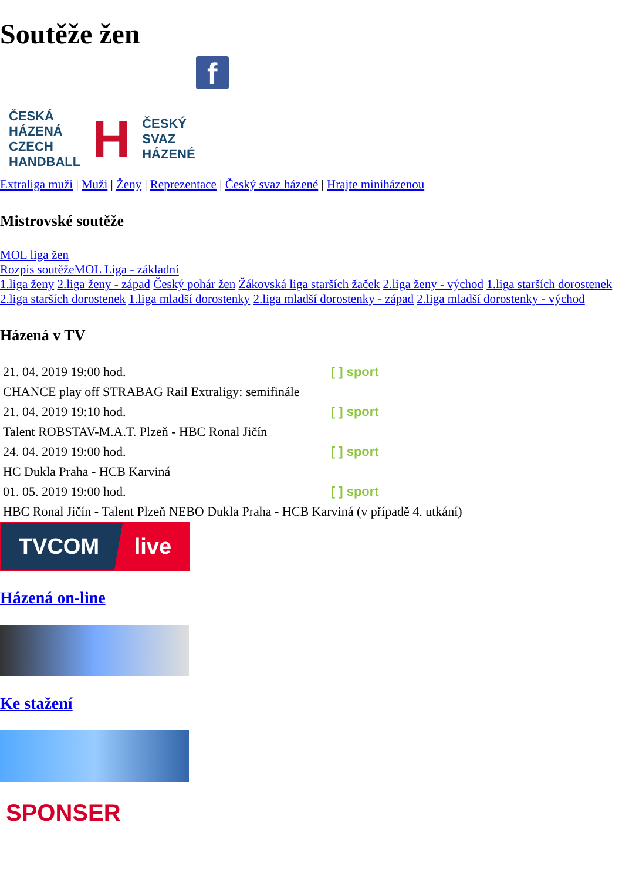Soutěže žen
f
ČESKÁ HÁZENÁ
CZECH HANDBALL
H
ČESKÝ SVAZ
HÁZENÉ
Extraliga muži | Muži | Ženy | Reprezentace | Český svaz házené | Hrajte miniházenou
Mistrovské soutěže
MOL liga žen
Rozpis soutěžeMOL Liga - základní
1.liga ženy 2.liga ženy - západ Český pohár žen Žákovská liga starších žaček 2.liga ženy - východ 1.liga starších dorostenek 2.liga starších dorostenek 1.liga mladší dorostenky 2.liga mladší dorostenky - západ 2.liga mladší dorostenky - východ
Házená v TV
| 21. 04. 2019 19:00 hod. | [ ] sport |
| CHANCE play off STRABAG Rail Extraligy: semifinále | |
| 21. 04. 2019 19:10 hod. | [ ] sport |
| Talent ROBSTAV-M.A.T. Plzeň - HBC Ronal Jičín | |
| 24. 04. 2019 19:00 hod. | [ ] sport |
| HC Dukla Praha - HCB Karviná | |
| 01. 05. 2019 19:00 hod. | [ ] sport |
| HBC Ronal Jičín - Talent Plzeň NEBO Dukla Praha - HCB Karviná (v případě 4. utkání) | |
TVCOM live
Házená on-line
Ke stažení
SPONSER